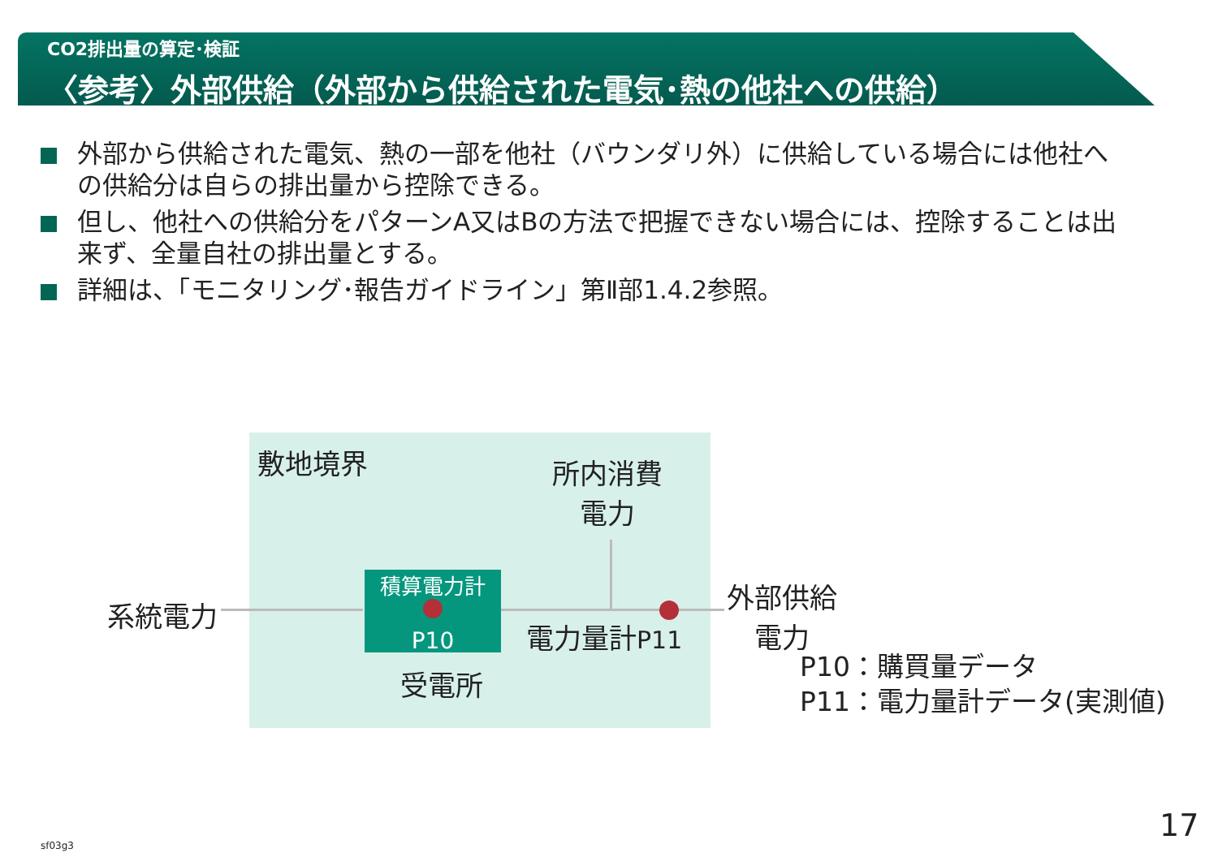CO2排出量の算定･検証
〈参考〉外部供給（外部から供給された電気･熱の他社への供給）
外部から供給された電気、熱の一部を他社（バウンダリ外）に供給している場合には他社への供給分は自らの排出量から控除できる。
但し、他社への供給分をパターンA又はBの方法で把握できない場合には、控除することは出来ず、全量自社の排出量とする。
詳細は、「モニタリング･報告ガイドライン」第Ⅱ部1.4.2参照。
敷地境界
所内消費
電力
系統電力
積算電力計
P10
電力量計P11
受電所
外部供給
電力
P10：購買量データ
P11：電力量計データ(実測値)
17
sf03g3